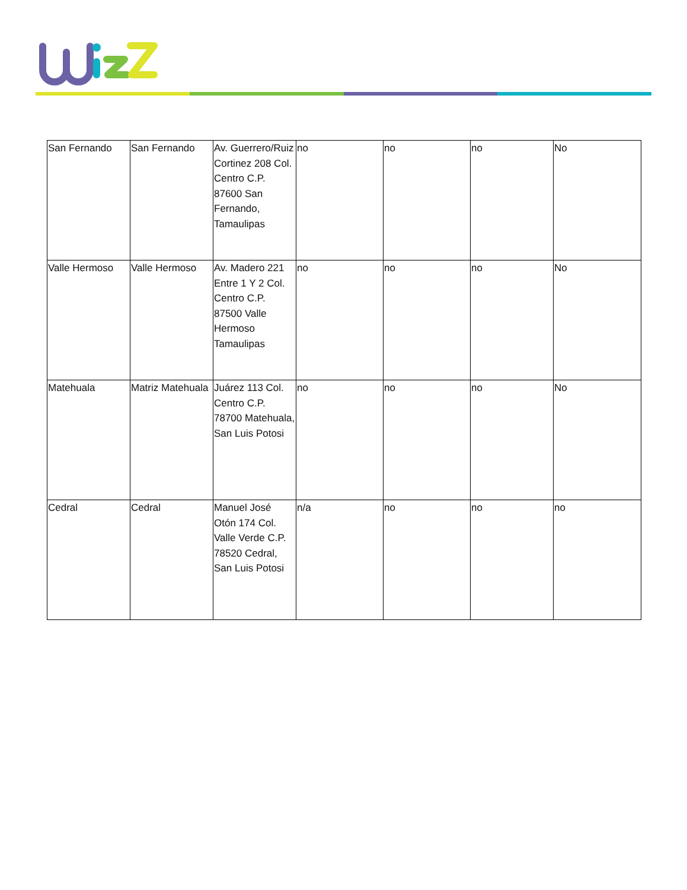| San Fernando | San Fernando | Av. Guerrero/Ruiz Cortinez 208 Col. Centro C.P. 87600 San Fernando, Tamaulipas | no | no | no | No |
| Valle Hermoso | Valle Hermoso | Av. Madero 221 Entre 1 Y 2 Col. Centro C.P. 87500 Valle Hermoso Tamaulipas | no | no | no | No |
| Matehuala | Matriz Matehuala | Juárez 113 Col. Centro C.P. 78700 Matehuala, San Luis Potosi | no | no | no | No |
| Cedral | Cedral | Manuel José Otón 174 Col. Valle Verde C.P. 78520 Cedral, San Luis Potosi | n/a | no | no | no |